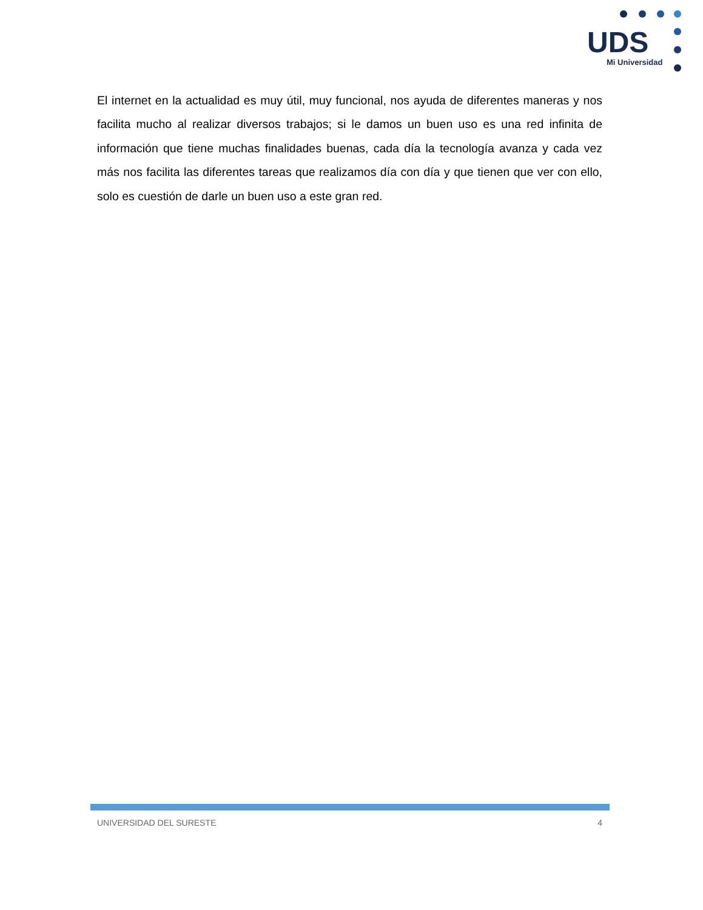UDS
Mi Universidad
El internet en la actualidad es muy útil, muy funcional, nos ayuda de diferentes maneras y nos facilita mucho al realizar diversos trabajos; si le damos un buen uso es una red infinita de información que tiene muchas finalidades buenas, cada día la tecnología avanza y cada vez más nos facilita las diferentes tareas que realizamos día con día y que tienen que ver con ello, solo es cuestión de darle un buen uso a este gran red.
UNIVERSIDAD DEL SURESTE 4